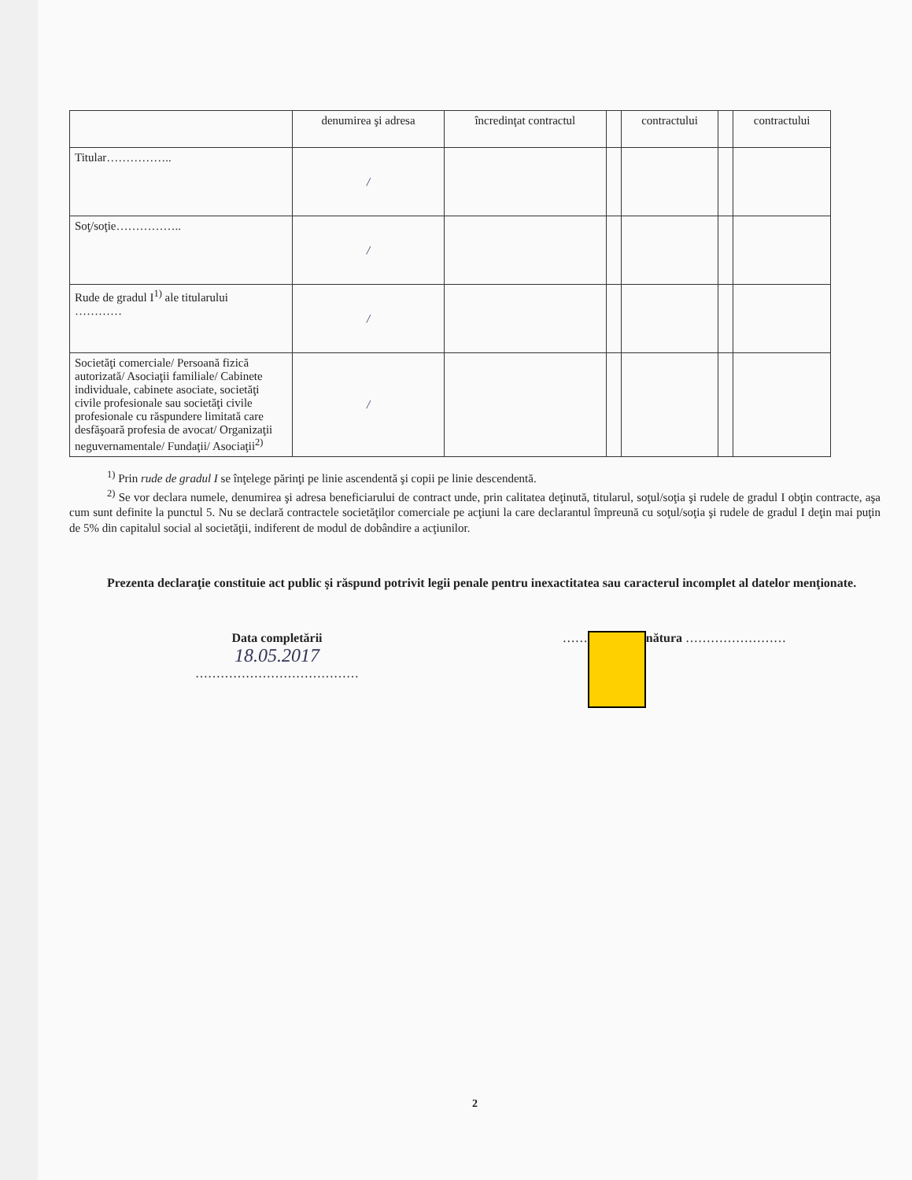| | denumirea şi adresa | încredinţat contractul | | contractului | | contractului |
| Titular…………….. | / | | | | | |
| Soţ/soţie…………….. | / | | | | | |
| Rude de gradul I<sup>1)</sup> ale titularului ………… | / | | | | | |
| Societăţi comerciale/ Persoană fizică autorizată/ Asociaţii familiale/ Cabinete individuale, cabinete asociate, societăţi civile profesionale sau societăţi civile profesionale cu răspundere limitată care desfăşoară profesia de avocat/ Organizaţii neguvernamentale/ Fundaţii/ Asociaţii<sup>2)</sup> | / | | | | | |
<sup>1)</sup> Prin rude de gradul I se înţelege părinţi pe linie ascendentă şi copii pe linie descendentă.
<sup>2)</sup> Se vor declara numele, denumirea şi adresa beneficiarului de contract unde, prin calitatea deţinută, titularul, soţul/soţia şi rudele de gradul I obţin contracte, aşa cum sunt definite la punctul 5. Nu se declară contractele societăţilor comerciale pe acţiuni la care declarantul împreună cu soţul/soţia şi rudele de gradul I deţin mai puţin de 5% din capitalul social al societăţii, indiferent de modul de dobândire a acţiunilor.
Prezenta declaraţie constituie act public şi răspund potrivit legii penale pentru inexactitatea sau caracterul incomplet al datelor menţionate.
Data completării
18.05.2017
…………………………………
…… nătura ……………………
2